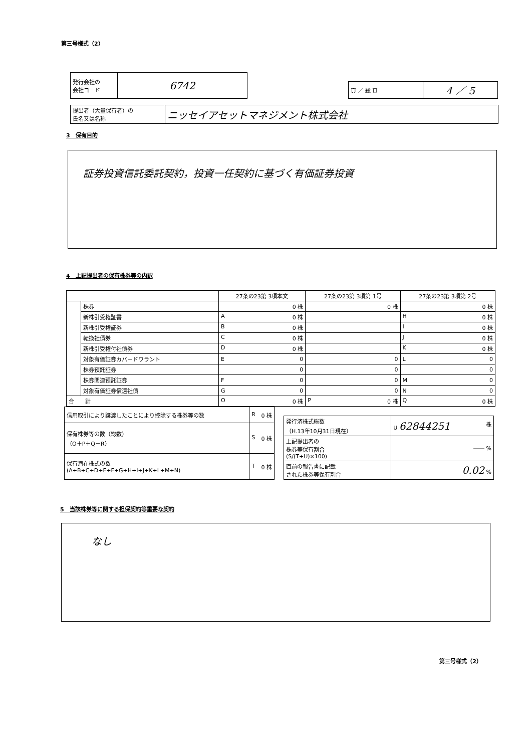第三号様式（2）
| 発行会社の 会社コード | 6742 |
| 頁 ／ 総 頁 | 4 ／ 5 |
| 提出者（大量保有者）の 氏名又は名称 | ニッセイアセットマネジメント株式会社 |
3　保有目的
証券投資信託委託契約，投資一任契約に基づく有価証券投資
4　上記提出者の保有株券等の内訳
| | | 27条の23第 3項本文 | 27条の23第 3項第 1号 | 27条の23第 3項第 2号 |
| --- | --- | --- | --- | --- |
| | 株券 | 0 株 | 0 株 | 0 株 |
| | 新株引受権証書 | A 0 株 | | H 0 株 |
| | 新株引受権証券 | B 0 株 | | I 0 株 |
| | 転換社債券 | C 0 株 | | J 0 株 |
| | 新株引受権付社債券 | D 0 株 | | K 0 株 |
| | 対象有価証券カバードワラント | E 0 | 0 | L 0 |
| | 株券預託証券 | 0 | 0 | 0 |
| | 株券関連預託証券 | F 0 | 0 | M 0 |
| | 対象有価証券償還社債 | G 0 | 0 | N 0 |
| 合 計 | | O 0 株 | P 0 株 | Q 0 株 |
| 信用取引により譲渡したことにより控除する株券等の数 | R 0 株 |
| 保有株券等の数（総数） （O＋P＋Q－R） | S 0 株 |
| 保有潜在株式の数 (A+B+C+D+E+F+G+H+I+J+K+L+M+N) | T 0 株 |
| 発行済株式総数 （H.13年10月31日現在） | U 62844251 株 |
| 上記提出者の 株券等保有割合 (S/(T+U)×100) | ―― % |
| 直前の報告書に記載 された株券等保有割合 | 0.02 % |
5　当該株券等に関する担保契約等重要な契約
なし
第三号様式（2）